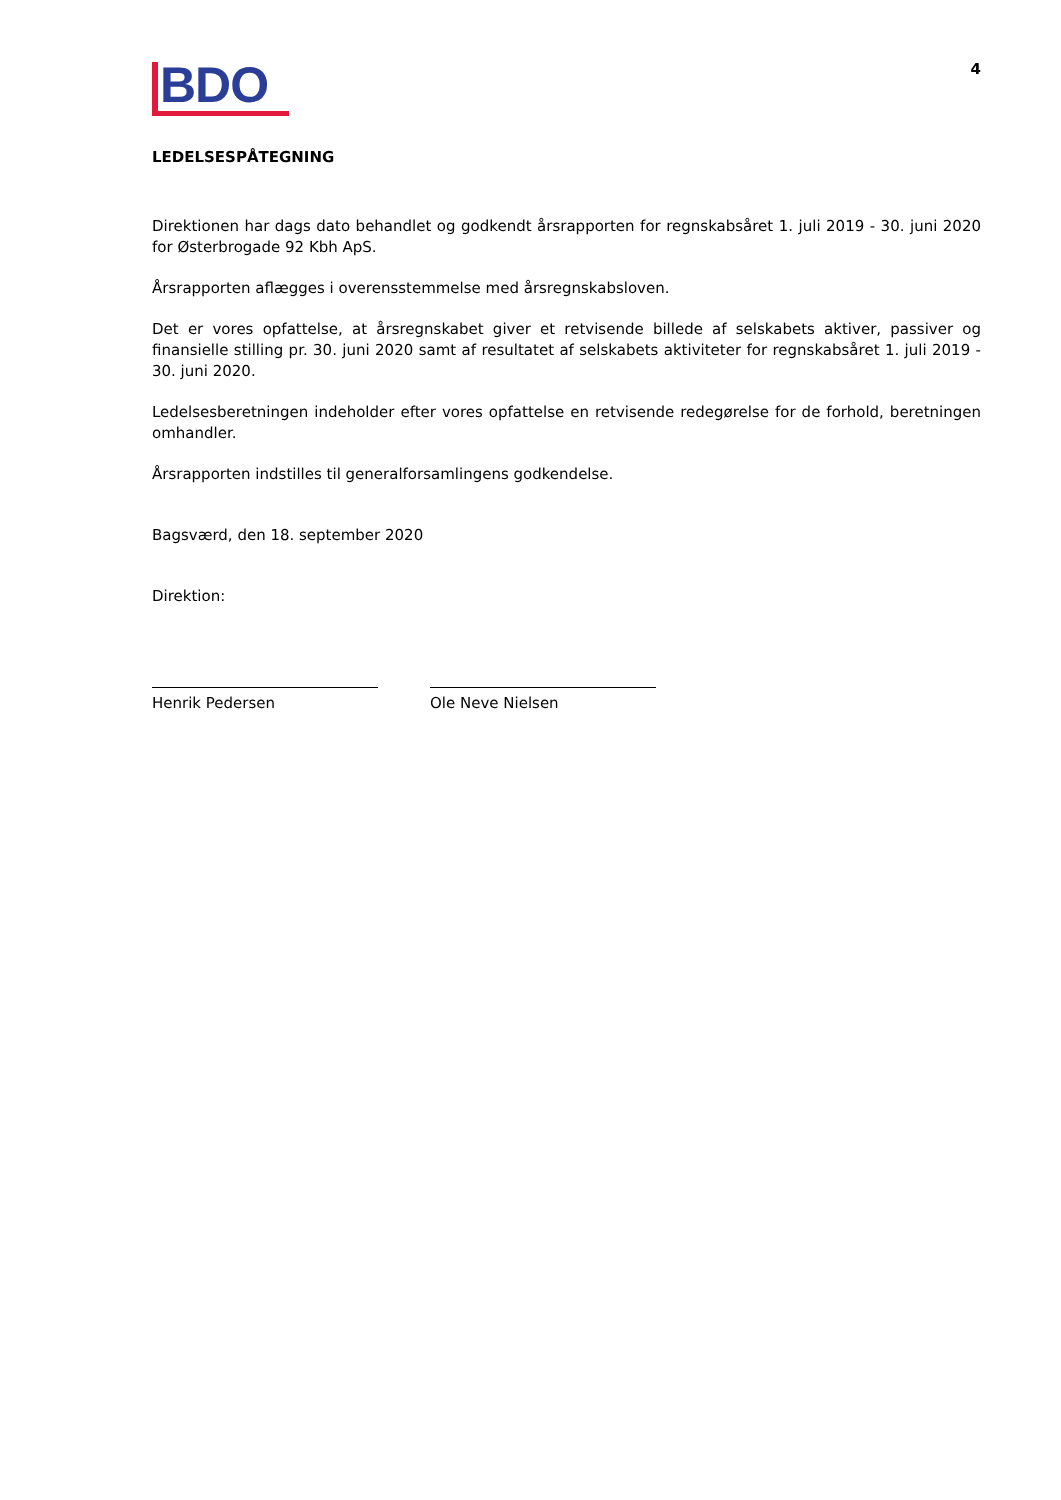BDO
4
LEDELSESPÅTEGNING
Direktionen har dags dato behandlet og godkendt årsrapporten for regnskabsåret 1. juli 2019 - 30. juni 2020 for Østerbrogade 92 Kbh ApS.
Årsrapporten aflægges i overensstemmelse med årsregnskabsloven.
Det er vores opfattelse, at årsregnskabet giver et retvisende billede af selskabets aktiver, passiver og finansielle stilling pr. 30. juni 2020 samt af resultatet af selskabets aktiviteter for regnskabsåret 1. juli 2019 - 30. juni 2020.
Ledelsesberetningen indeholder efter vores opfattelse en retvisende redegørelse for de forhold, beretningen omhandler.
Årsrapporten indstilles til generalforsamlingens godkendelse.
Bagsværd, den 18. september 2020
Direktion:
Henrik Pedersen Ole Neve Nielsen